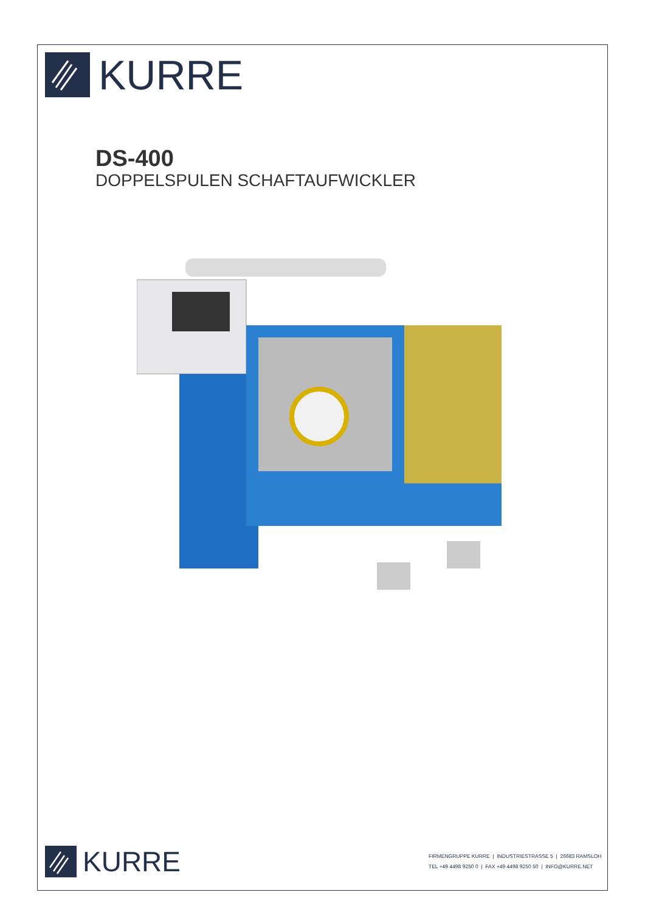KURRE
DS-400
DOPPELSPULEN SCHAFTAUFWICKLER
KURRE
FIRMENGRUPPE KURRE | INDUSTRIESTRASSE 5 | 26683 RAMSLOH
TEL +49 4498 9250 0 | FAX +49 4498 9250 50 | INFO@KURRE.NET